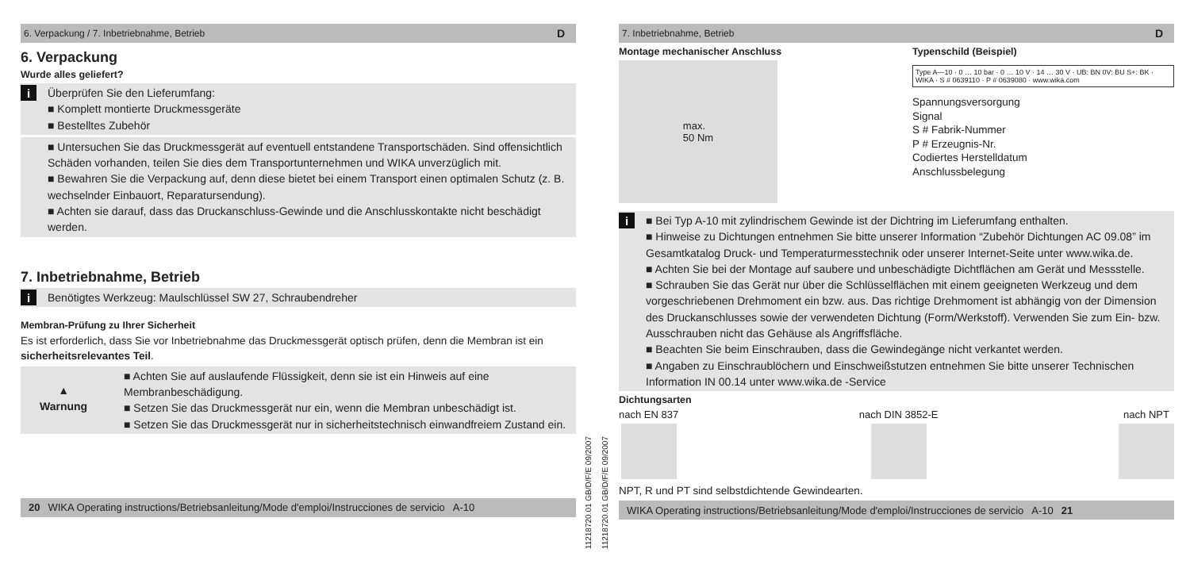6. Verpackung / 7. Inbetriebnahme, Betrieb D
6. Verpackung
Wurde alles geliefert?
i Überprüfen Sie den Lieferumfang:
■ Komplett montierte Druckmessgeräte
■ Bestelltes Zubehör
■ Untersuchen Sie das Druckmessgerät auf eventuell entstandene Transportschäden. Sind offensichtlich Schäden vorhanden, teilen Sie dies dem Transportunternehmen und WIKA unverzüglich mit.
■ Bewahren Sie die Verpackung auf, denn diese bietet bei einem Transport einen optimalen Schutz (z. B. wechselnder Einbauort, Reparatursendung).
■ Achten sie darauf, dass das Druckanschluss-Gewinde und die Anschlusskontakte nicht beschädigt werden.
7. Inbetriebnahme, Betrieb
i Benötigtes Werkzeug: Maulschlüssel SW 27, Schraubendreher
Membran-Prüfung zu Ihrer Sicherheit
Es ist erforderlich, dass Sie vor Inbetriebnahme das Druckmessgerät optisch prüfen, denn die Membran ist ein sicherheitsrelevantes Teil.
▲
Warnung
■ Achten Sie auf auslaufende Flüssigkeit, denn sie ist ein Hinweis auf eine Membranbeschädigung.
■ Setzen Sie das Druckmessgerät nur ein, wenn die Membran unbeschädigt ist.
■ Setzen Sie das Druckmessgerät nur in sicherheitstechnisch einwandfreiem Zustand ein.
20 WIKA Operating instructions/Betriebsanleitung/Mode d'emploi/Instrucciones de servicio A-10
11218720.01 GB/D/F/E 09/2007
11218720.01 GB/D/F/E 09/2007
7. Inbetriebnahme, Betrieb D
Montage mechanischer Anschluss
max.
50 Nm
Typenschild (Beispiel)
Type A—10 · 0 … 10 bar · 0 … 10 V · 14 … 30 V · UB: BN 0V: BU S+: BK · WIKA · S # 0639110 · P # 0639080 · www.wika.com
Spannungsversorgung
Signal
S # Fabrik-Nummer
P # Erzeugnis-Nr.
Codiertes Herstelldatum
Anschlussbelegung
i ■ Bei Typ A-10 mit zylindrischem Gewinde ist der Dichtring im Lieferumfang enthalten.
■ Hinweise zu Dichtungen entnehmen Sie bitte unserer Information “Zubehör Dichtungen AC 09.08” im Gesamtkatalog Druck- und Temperaturmesstechnik oder unserer Internet-Seite unter www.wika.de.
■ Achten Sie bei der Montage auf saubere und unbeschädigte Dichtflächen am Gerät und Messstelle.
■ Schrauben Sie das Gerät nur über die Schlüsselflächen mit einem geeigneten Werkzeug und dem vorgeschriebenen Drehmoment ein bzw. aus. Das richtige Drehmoment ist abhängig von der Dimension des Druckanschlusses sowie der verwendeten Dichtung (Form/Werkstoff). Verwenden Sie zum Ein- bzw. Ausschrauben nicht das Gehäuse als Angriffsfläche.
■ Beachten Sie beim Einschrauben, dass die Gewindegänge nicht verkantet werden.
■ Angaben zu Einschraublöchern und Einschweißstutzen entnehmen Sie bitte unserer Technischen Information IN 00.14 unter www.wika.de -Service
Dichtungsarten
nach EN 837 nach DIN 3852-E nach NPT
NPT, R und PT sind selbstdichtende Gewindearten.
WIKA Operating instructions/Betriebsanleitung/Mode d'emploi/Instrucciones de servicio A-10 21